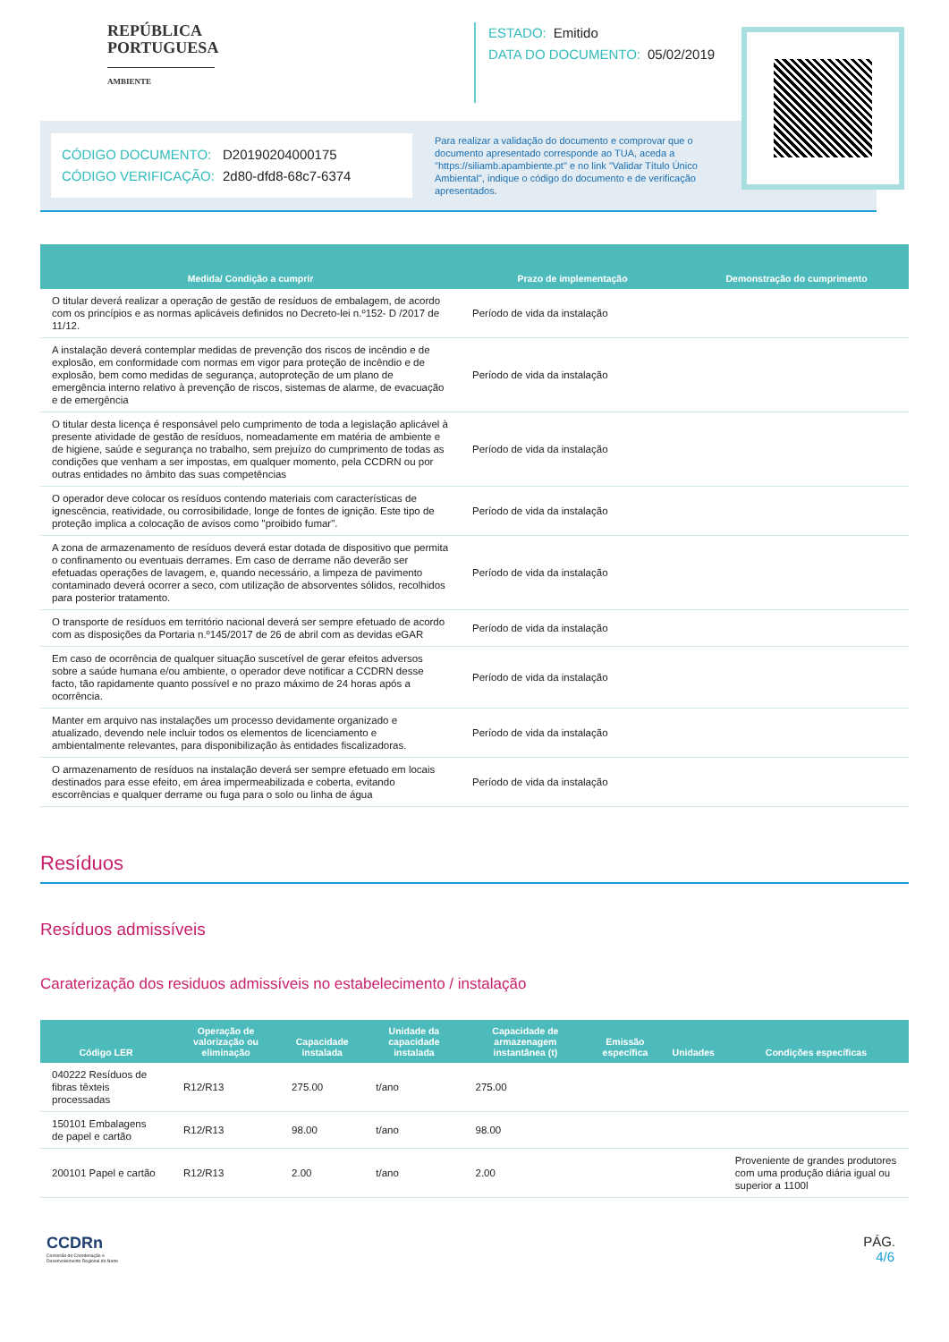REPÚBLICA
PORTUGUESA
AMBIENTE
ESTADO: Emitido
DATA DO DOCUMENTO: 05/02/2019
CÓDIGO DOCUMENTO: D20190204000175
CÓDIGO VERIFICAÇÃO: 2d80-dfd8-68c7-6374
Para realizar a validação do documento e comprovar que o documento apresentado corresponde ao TUA, aceda a "https://siliamb.apambiente.pt" e no link "Validar Título Único Ambiental", indique o código do documento e de verificação apresentados.
| Medida/ Condição a cumprir | Prazo de implementação | Demonstração do cumprimento |
| --- | --- | --- |
| O titular deverá realizar a operação de gestão de resíduos de embalagem, de acordo com os princípios e as normas aplicáveis definidos no Decreto-lei n.º152- D /2017 de 11/12. | Período de vida da instalação | |
| A instalação deverá contemplar medidas de prevenção dos riscos de incêndio e de explosão, em conformidade com normas em vigor para proteção de incêndio e de explosão, bem como medidas de segurança, autoproteção de um plano de emergência interno relativo à prevenção de riscos, sistemas de alarme, de evacuação e de emergência | Período de vida da instalação | |
| O titular desta licença é responsável pelo cumprimento de toda a legislação aplicável à presente atividade de gestão de resíduos, nomeadamente em matéria de ambiente e de higiene, saúde e segurança no trabalho, sem prejuízo do cumprimento de todas as condições que venham a ser impostas, em qualquer momento, pela CCDRN ou por outras entidades no âmbito das suas competências | Período de vida da instalação | |
| O operador deve colocar os resíduos contendo materiais com características de ignescência, reatividade, ou corrosibilidade, longe de fontes de ignição. Este tipo de proteção implica a colocação de avisos como "proibido fumar". | Período de vida da instalação | |
| A zona de armazenamento de resíduos deverá estar dotada de dispositivo que permita o confinamento ou eventuais derrames. Em caso de derrame não deverão ser efetuadas operações de lavagem, e, quando necessário, a limpeza de pavimento contaminado deverá ocorrer a seco, com utilização de absorventes sólidos, recolhidos para posterior tratamento. | Período de vida da instalação | |
| O transporte de resíduos em território nacional deverá ser sempre efetuado de acordo com as disposições da Portaria n.º145/2017 de 26 de abril com as devidas eGAR | Período de vida da instalação | |
| Em caso de ocorrência de qualquer situação suscetível de gerar efeitos adversos sobre a saúde humana e/ou ambiente, o operador deve notificar a CCDRN desse facto, tão rapidamente quanto possível e no prazo máximo de 24 horas após a ocorrência. | Período de vida da instalação | |
| Manter em arquivo nas instalações um processo devidamente organizado e atualizado, devendo nele incluir todos os elementos de licenciamento e ambientalmente relevantes, para disponibilização às entidades fiscalizadoras. | Período de vida da instalação | |
| O armazenamento de resíduos na instalação deverá ser sempre efetuado em locais destinados para esse efeito, em área impermeabilizada e coberta, evitando escorrências e qualquer derrame ou fuga para o solo ou linha de água | Período de vida da instalação | |
Resíduos
Resíduos admissíveis
Caraterização dos residuos admissíveis no estabelecimento / instalação
| Código LER | Operação de valorização ou eliminação | Capacidade instalada | Unidade da capacidade instalada | Capacidade de armazenagem instantânea (t) | Emissão específica | Unidades | Condições específicas |
| --- | --- | --- | --- | --- | --- | --- | --- |
| 040222 Resíduos de fibras têxteis processadas | R12/R13 | 275.00 | t/ano | 275.00 | | | |
| 150101 Embalagens de papel e cartão | R12/R13 | 98.00 | t/ano | 98.00 | | | |
| 200101 Papel e cartão | R12/R13 | 2.00 | t/ano | 2.00 | | | Proveniente de grandes produtores com uma produção diária igual ou superior a 1100l |
CCDRn
Comissão de Coordenação e
Desenvolvimento Regional do Norte
PÁG.
4/6